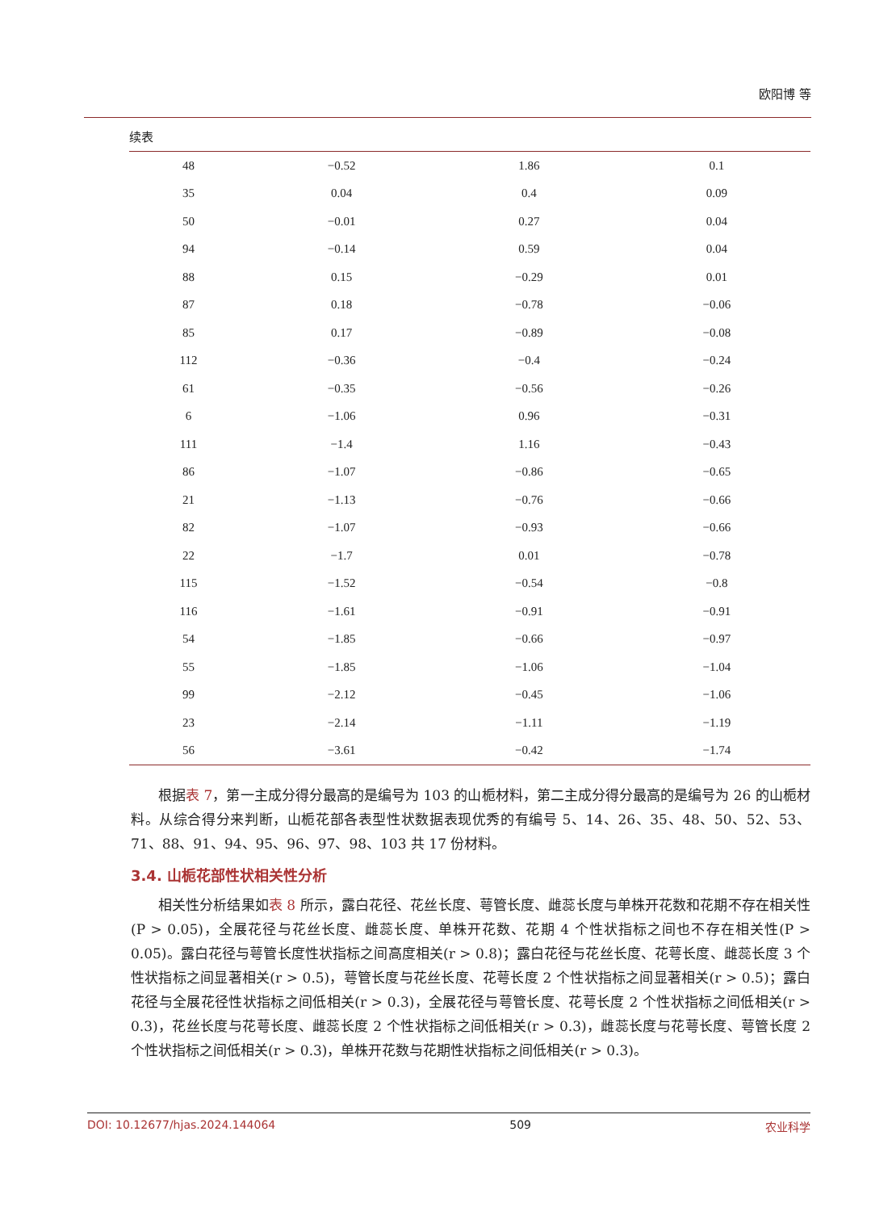欧阳博 等
续表
| 48 | −0.52 | 1.86 | 0.1 |
| 35 | 0.04 | 0.4 | 0.09 |
| 50 | −0.01 | 0.27 | 0.04 |
| 94 | −0.14 | 0.59 | 0.04 |
| 88 | 0.15 | −0.29 | 0.01 |
| 87 | 0.18 | −0.78 | −0.06 |
| 85 | 0.17 | −0.89 | −0.08 |
| 112 | −0.36 | −0.4 | −0.24 |
| 61 | −0.35 | −0.56 | −0.26 |
| 6 | −1.06 | 0.96 | −0.31 |
| 111 | −1.4 | 1.16 | −0.43 |
| 86 | −1.07 | −0.86 | −0.65 |
| 21 | −1.13 | −0.76 | −0.66 |
| 82 | −1.07 | −0.93 | −0.66 |
| 22 | −1.7 | 0.01 | −0.78 |
| 115 | −1.52 | −0.54 | −0.8 |
| 116 | −1.61 | −0.91 | −0.91 |
| 54 | −1.85 | −0.66 | −0.97 |
| 55 | −1.85 | −1.06 | −1.04 |
| 99 | −2.12 | −0.45 | −1.06 |
| 23 | −2.14 | −1.11 | −1.19 |
| 56 | −3.61 | −0.42 | −1.74 |
根据表 7，第一主成分得分最高的是编号为 103 的山栀材料，第二主成分得分最高的是编号为 26 的山栀材料。从综合得分来判断，山栀花部各表型性状数据表现优秀的有编号 5、14、26、35、48、50、52、53、71、88、91、94、95、96、97、98、103 共 17 份材料。
3.4. 山栀花部性状相关性分析
相关性分析结果如表 8 所示，露白花径、花丝长度、萼管长度、雌蕊长度与单株开花数和花期不存在相关性(P > 0.05)，全展花径与花丝长度、雌蕊长度、单株开花数、花期 4 个性状指标之间也不存在相关性(P > 0.05)。露白花径与萼管长度性状指标之间高度相关(r > 0.8)；露白花径与花丝长度、花萼长度、雌蕊长度 3 个性状指标之间显著相关(r > 0.5)，萼管长度与花丝长度、花萼长度 2 个性状指标之间显著相关(r > 0.5)；露白花径与全展花径性状指标之间低相关(r > 0.3)，全展花径与萼管长度、花萼长度 2 个性状指标之间低相关(r > 0.3)，花丝长度与花萼长度、雌蕊长度 2 个性状指标之间低相关(r > 0.3)，雌蕊长度与花萼长度、萼管长度 2 个性状指标之间低相关(r > 0.3)，单株开花数与花期性状指标之间低相关(r > 0.3)。
DOI: 10.12677/hjas.2024.144064 509 农业科学